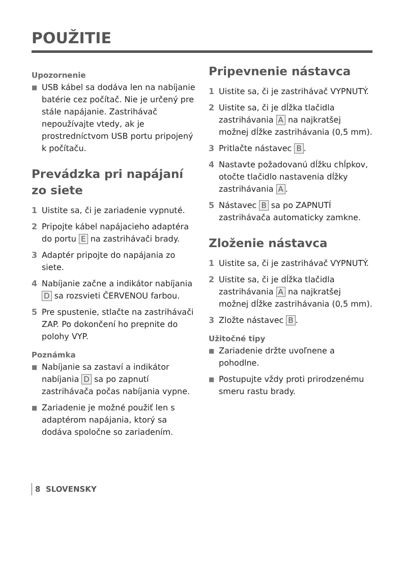POUŽITIE
Upozornenie
■ USB kábel sa dodáva len na nabíjanie batérie cez počítač. Nie je určený pre stále napájanie. Zastrihávač nepoužívajte vtedy, ak je prostredníctvom USB portu pripojený k počítaču.
Prevádzka pri napájaní zo siete
1 Uistite sa, či je zariadenie vypnuté.
2 Pripojte kábel napájacieho adaptéra do portu E na zastrihávači brady.
3 Adaptér pripojte do napájania zo siete.
4 Nabíjanie začne a indikátor nabíjania D sa rozsvieti ČERVENOU farbou.
5 Pre spustenie, stlačte na zastrihávači ZAP. Po dokončení ho prepnite do polohy VYP.
Poznámka
■ Nabíjanie sa zastaví a indikátor nabíjania D sa po zapnutí zastrihávača počas nabíjania vypne.
■ Zariadenie je možné použiť len s adaptérom napájania, ktorý sa dodáva spoločne so zariadením.
Pripevnenie nástavca
1 Uistite sa, či je zastrihávač VYPNUTÝ.
2 Uistite sa, či je dĺžka tlačidla zastrihávania A na najkratšej možnej dĺžke zastrihávania (0,5 mm).
3 Pritlačte nástavec B.
4 Nastavte požadovanú dĺžku chĺpkov, otočte tlačidlo nastavenia dĺžky zastrihávania A.
5 Nástavec B sa po ZAPNUTÍ zastrihávača automaticky zamkne.
Zloženie nástavca
1 Uistite sa, či je zastrihávač VYPNUTÝ.
2 Uistite sa, či je dĺžka tlačidla zastrihávania A na najkratšej možnej dĺžke zastrihávania (0,5 mm).
3 Zložte nástavec B.
Užitočné tipy
■ Zariadenie držte uvoľnene a pohodlne.
■ Postupujte vždy proti prirodzenému smeru rastu brady.
8 SLOVENSKY